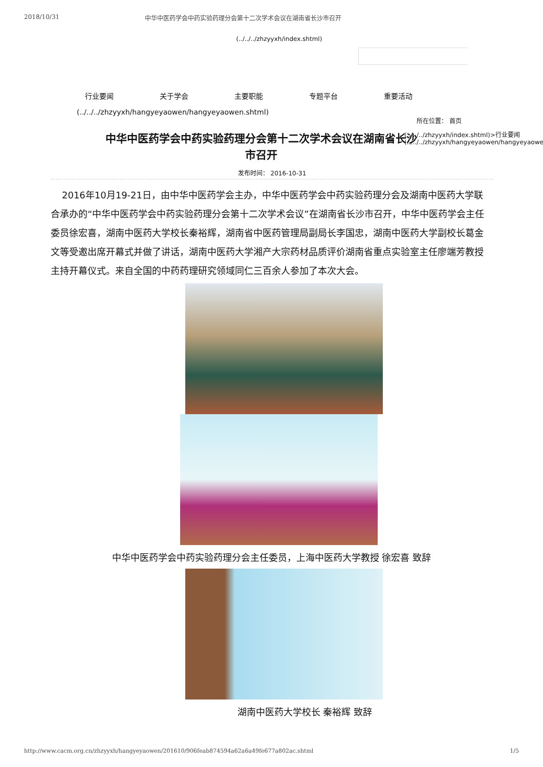2018/10/31 中华中医药学会中药实验药理分会第十二次学术会议在湖南省长沙市召开
(../../../zhzyyxh/index.shtml)
行业要闻 关于学会 主要职能 专题平台 重要活动
(../../../zhzyyxh/hangyeyaowen/hangyeyaowen.shtml)
所在位置： 首页
(../../../zhzyyxh/index.shtml)>行业要闻 (../../../zhzyyxh/hangyeyaowen/hangyeyaowe
中华中医药学会中药实验药理分会第十二次学术会议在湖南省长沙市召开
发布时间： 2016-10-31
2016年10月19-21日，由中华中医药学会主办，中华中医药学会中药实验药理分会及湖南中医药大学联合承办的“中华中医药学会中药实验药理分会第十二次学术会议”在湖南省长沙市召开，中华中医药学会主任委员徐宏喜，湖南中医药大学校长秦裕辉，湖南省中医药管理局副局长李国忠，湖南中医药大学副校长葛金文等受邀出席开幕式并做了讲话，湖南中医药大学湘产大宗药材品质评价湖南省重点实验室主任廖端芳教授主持开幕仪式。来自全国的中药药理研究领域同仁三百余人参加了本次大会。
中华中医药学会中药实验药理分会主任委员，上海中医药大学教授 徐宏喜 致辞
湖南中医药大学校长 秦裕辉 致辞
http://www.cacm.org.cn/zhzyyxh/hangyeyaowen/201610/906feab874594a62a6a49fe677a802ac.shtml 1/5